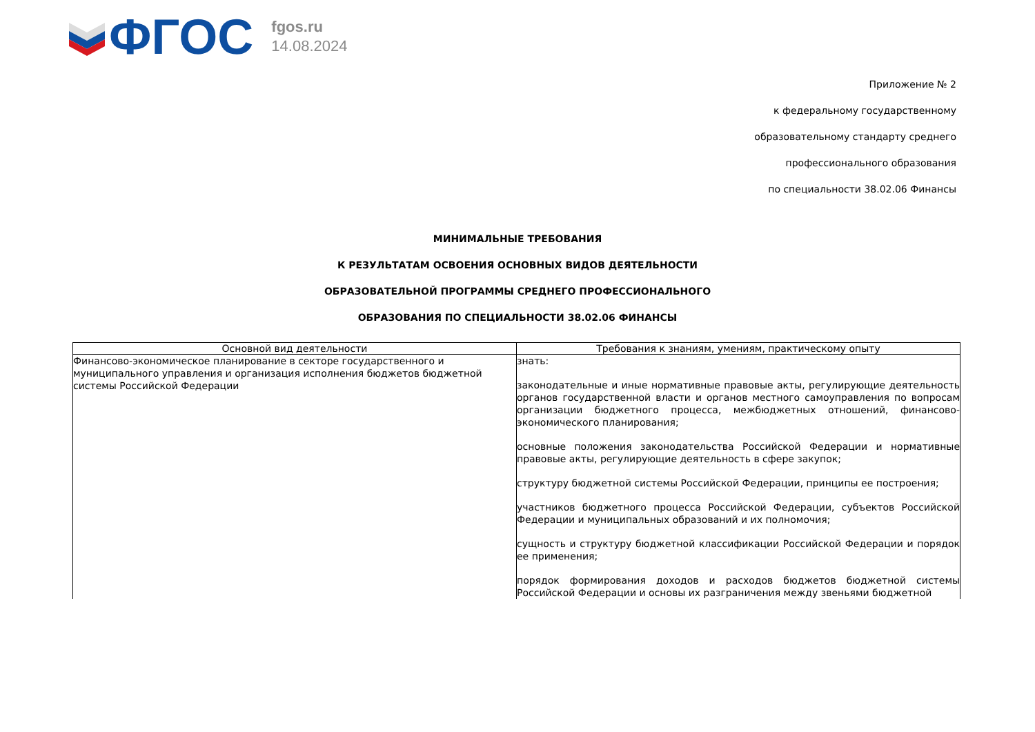ФГОС
fgos.ru
14.08.2024
Приложение № 2
к федеральному государственному
образовательному стандарту среднего
профессионального образования
по специальности 38.02.06 Финансы
МИНИМАЛЬНЫЕ ТРЕБОВАНИЯ
К РЕЗУЛЬТАТАМ ОСВОЕНИЯ ОСНОВНЫХ ВИДОВ ДЕЯТЕЛЬНОСТИ
ОБРАЗОВАТЕЛЬНОЙ ПРОГРАММЫ СРЕДНЕГО ПРОФЕССИОНАЛЬНОГО
ОБРАЗОВАНИЯ ПО СПЕЦИАЛЬНОСТИ 38.02.06 ФИНАНСЫ
| Основной вид деятельности | Требования к знаниям, умениям, практическому опыту |
| --- | --- |
| Финансово-экономическое планирование в секторе государственного и муниципального управления и организация исполнения бюджетов бюджетной системы Российской Федерации | знать: законодательные и иные нормативные правовые акты, регулирующие деятельность органов государственной власти и органов местного самоуправления по вопросам организации бюджетного процесса, межбюджетных отношений, финансово-экономического планирования; основные положения законодательства Российской Федерации и нормативные правовые акты, регулирующие деятельность в сфере закупок; структуру бюджетной системы Российской Федерации, принципы ее построения; участников бюджетного процесса Российской Федерации, субъектов Российской Федерации и муниципальных образований и их полномочия; сущность и структуру бюджетной классификации Российской Федерации и порядок ее применения; порядок формирования доходов и расходов бюджетов бюджетной системы Российской Федерации и основы их разграничения между звеньями бюджетной |